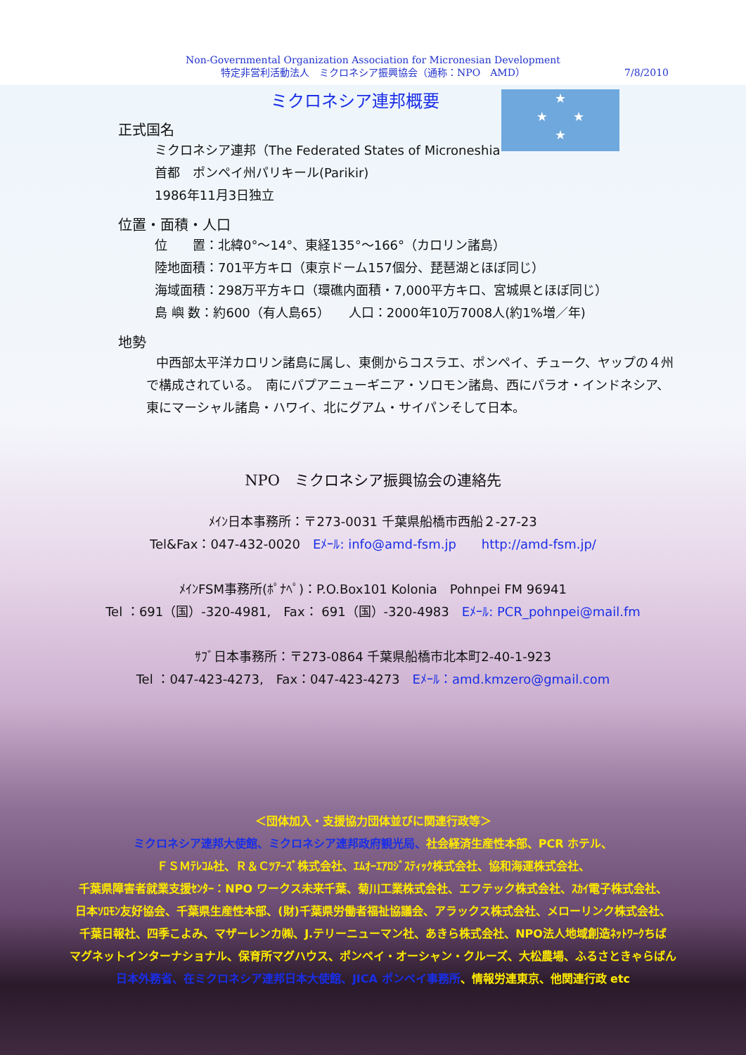Non-Governmental Organization Association for Micronesian Development
特定非営利活動法人　ミクロネシア振興協会（通称：NPO　AMD）
7/8/2010
★
★　　★
★
ミクロネシア連邦概要
正式国名
ミクロネシア連邦（The Federated States of Microneshia
首都　ポンペイ州パリキール(Parikir)
1986年11月3日独立
位置・面積・人口
位　　置：北緯0°～14°、東経135°～166°（カロリン諸島）
陸地面積：701平方キロ（東京ドーム157個分、琵琶湖とほぼ同じ）
海域面積：298万平方キロ（環礁内面積・7,000平方キロ、宮城県とほぼ同じ）
島 嶼 数：約600（有人島65）　　人口：2000年10万7008人(約1%増／年)
地勢
中西部太平洋カロリン諸島に属し、東側からコスラエ、ポンペイ、チューク、ヤップの４州で構成されている。　南にパプアニューギニア・ソロモン諸島、西にパラオ・インドネシア、東にマーシャル諸島・ハワイ、北にグアム・サイパンそして日本。
NPO　ミクロネシア振興協会の連絡先
ﾒｲﾝ日本事務所：〒273-0031 千葉県船橋市西船２-27-23
Tel&Fax：047-432-0020　Eﾒｰﾙ: info@amd-fsm.jp　　http://amd-fsm.jp/
ﾒｲﾝFSM事務所(ﾎﾟﾅﾍﾟ)：P.O.Box101 Kolonia　Pohnpei FM 96941
Tel ：691（国）-320-4981,　Fax： 691（国）-320-4983　Eﾒｰﾙ: PCR_pohnpei@mail.fm
ｻﾌﾞ日本事務所：〒273-0864 千葉県船橋市北本町2-40-1-923
Tel ：047-423-4273,　Fax：047-423-4273　Eﾒｰﾙ：amd.kmzero@gmail.com
＜団体加入・支援協力団体並びに関連行政等＞
ミクロネシア連邦大使館、ミクロネシア連邦政府観光局、社会経済生産性本部、PCR ホテル、
ＦＳＭﾃﾚｺﾑ社、Ｒ＆Ｃﾂｱｰｽﾞ株式会社、ｴﾑｵｰｴｱﾛｼﾞｽﾃｨｯｸ株式会社、協和海運株式会社、
千葉県障害者就業支援ｾﾝﾀｰ：NPO ワークス未来千葉、菊川工業株式会社、エフテック株式会社、ｽｶｲ電子株式会社、
日本ｿﾛﾓﾝ友好協会、千葉県生産性本部、(財)千葉県労働者福祉協議会、アラックス株式会社、メローリンク株式会社、
千葉日報社、四季こよみ、マザーレンカ㈱、J.テリーニューマン社、あきら株式会社、NPO法人地域創造ﾈｯﾄﾜｰｸちば
マグネットインターナショナル、保育所マグハウス、ポンペイ・オーシャン・クルーズ、大松農場、ふるさときゃらばん
日本外務省、在ミクロネシア連邦日本大使館、JICA ポンペイ事務所、情報労連東京、他関連行政 etc